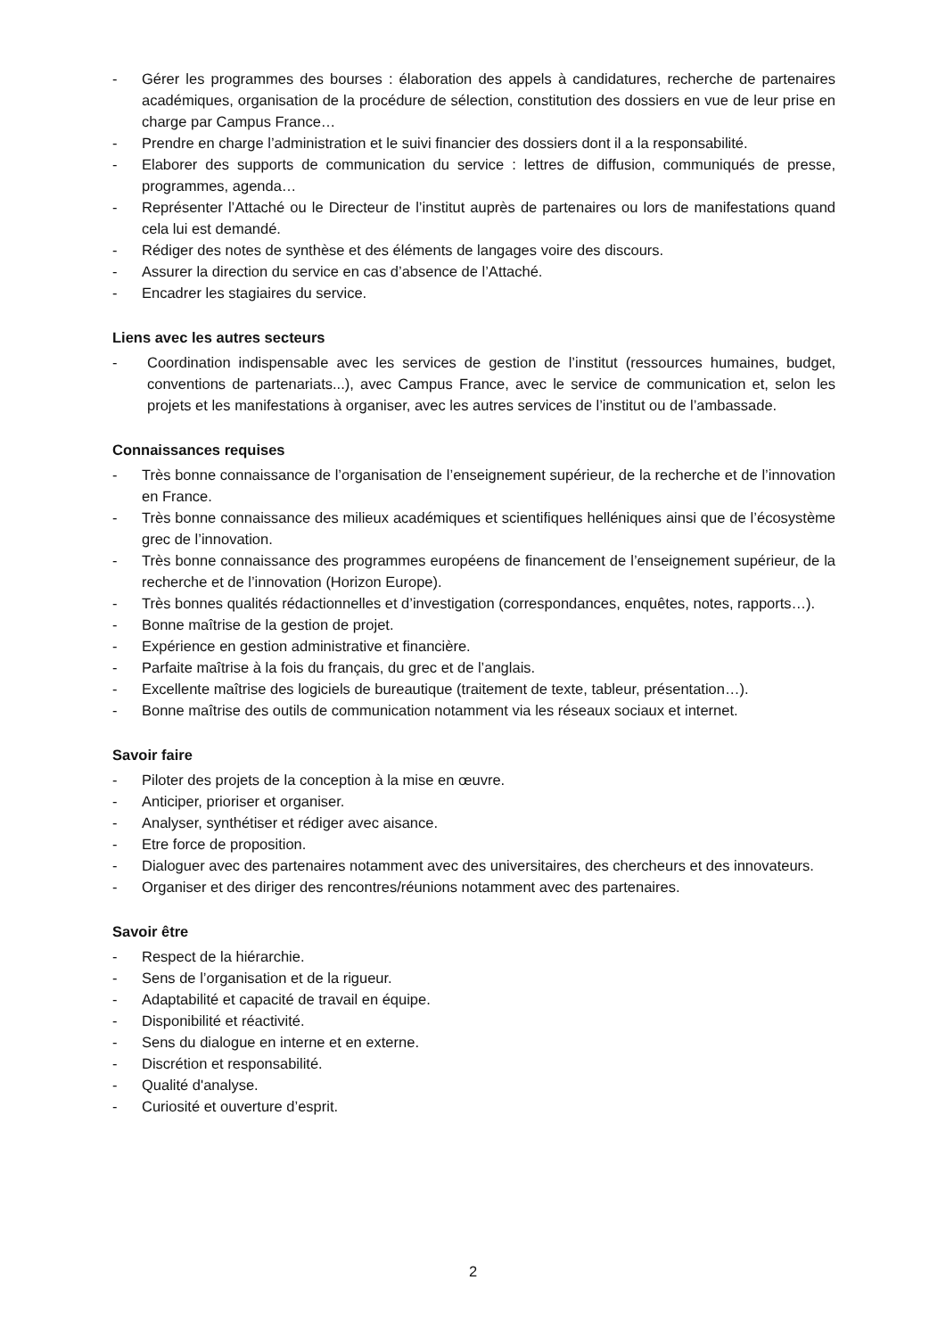- Gérer les programmes des bourses : élaboration des appels à candidatures, recherche de partenaires académiques, organisation de la procédure de sélection, constitution des dossiers en vue de leur prise en charge par Campus France…
- Prendre en charge l’administration et le suivi financier des dossiers dont il a la responsabilité.
- Elaborer des supports de communication du service : lettres de diffusion, communiqués de presse, programmes, agenda…
- Représenter l’Attaché ou le Directeur de l’institut auprès de partenaires ou lors de manifestations quand cela lui est demandé.
- Rédiger des notes de synthèse et des éléments de langages voire des discours.
- Assurer la direction du service en cas d’absence de l’Attaché.
- Encadrer les stagiaires du service.
Liens avec les autres secteurs
- Coordination indispensable avec les services de gestion de l’institut (ressources humaines, budget, conventions de partenariats...), avec Campus France, avec le service de communication et, selon les projets et les manifestations à organiser, avec les autres services de l’institut ou de l’ambassade.
Connaissances requises
- Très bonne connaissance de l’organisation de l’enseignement supérieur, de la recherche et de l’innovation en France.
- Très bonne connaissance des milieux académiques et scientifiques helléniques ainsi que de l’écosystème grec de l’innovation.
- Très bonne connaissance des programmes européens de financement de l’enseignement supérieur, de la recherche et de l’innovation (Horizon Europe).
- Très bonnes qualités rédactionnelles et d’investigation (correspondances, enquêtes, notes, rapports…).
- Bonne maîtrise de la gestion de projet.
- Expérience en gestion administrative et financière.
- Parfaite maîtrise à la fois du français, du grec et de l’anglais.
- Excellente maîtrise des logiciels de bureautique (traitement de texte, tableur, présentation…).
- Bonne maîtrise des outils de communication notamment via les réseaux sociaux et internet.
Savoir faire
- Piloter des projets de la conception à la mise en œuvre.
- Anticiper, prioriser et organiser.
- Analyser, synthétiser et rédiger avec aisance.
- Etre force de proposition.
- Dialoguer avec des partenaires notamment avec des universitaires, des chercheurs et des innovateurs.
- Organiser et des diriger des rencontres/réunions notamment avec des partenaires.
Savoir être
- Respect de la hiérarchie.
- Sens de l’organisation et de la rigueur.
- Adaptabilité et capacité de travail en équipe.
- Disponibilité et réactivité.
- Sens du dialogue en interne et en externe.
- Discrétion et responsabilité.
- Qualité d'analyse.
- Curiosité et ouverture d’esprit.
2